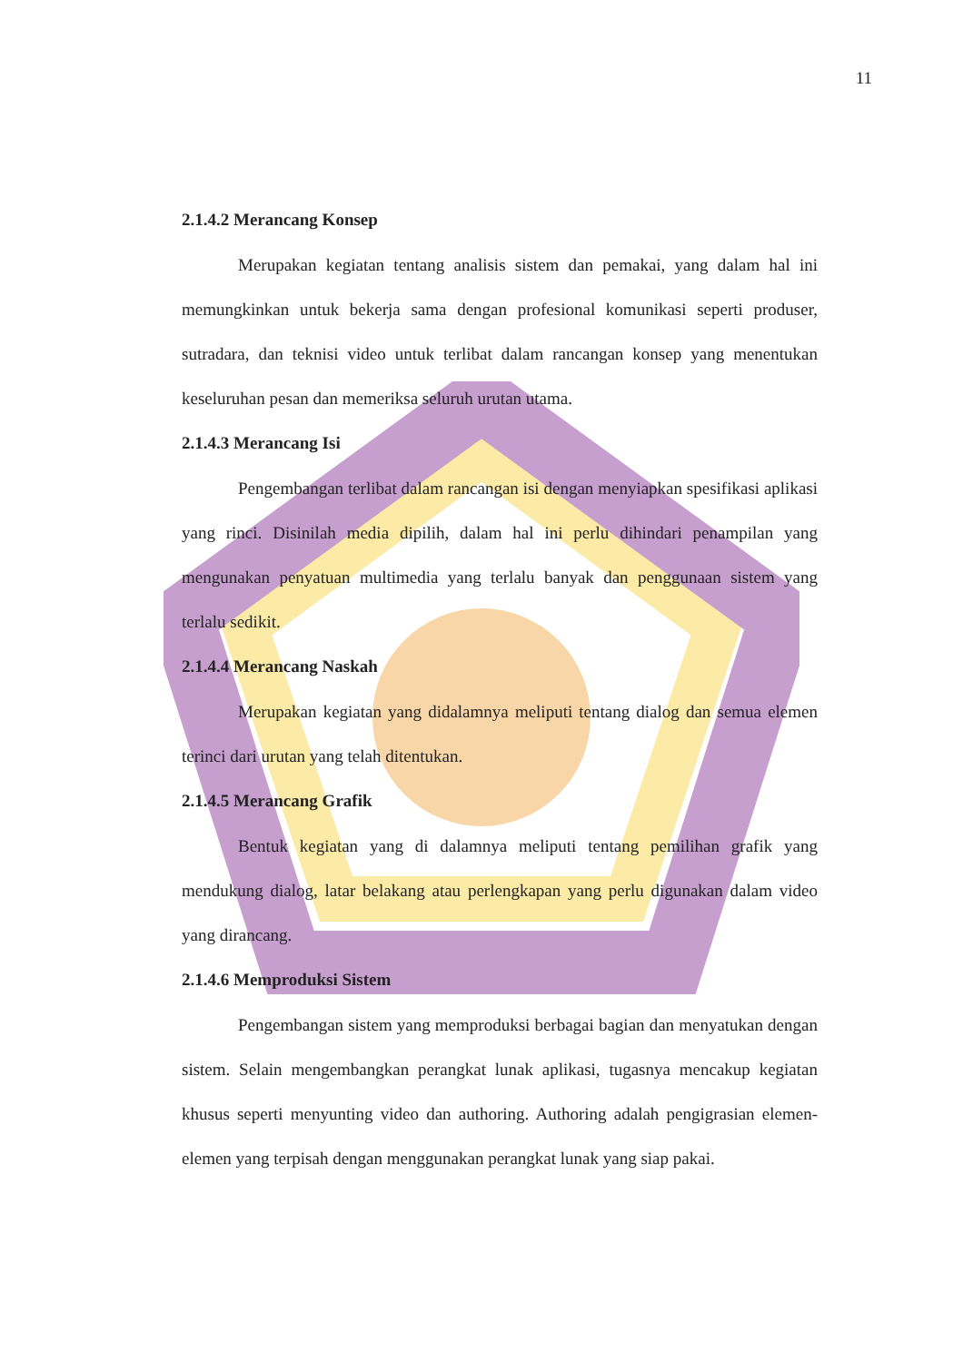11
2.1.4.2 Merancang Konsep
Merupakan kegiatan tentang analisis sistem dan pemakai, yang dalam hal ini memungkinkan untuk bekerja sama dengan profesional komunikasi seperti produser, sutradara, dan teknisi video untuk terlibat dalam rancangan konsep yang menentukan keseluruhan pesan dan memeriksa seluruh urutan utama.
2.1.4.3 Merancang Isi
Pengembangan terlibat dalam rancangan isi dengan menyiapkan spesifikasi aplikasi yang rinci. Disinilah media dipilih, dalam hal ini perlu dihindari penampilan yang mengunakan penyatuan multimedia yang terlalu banyak dan penggunaan sistem yang terlalu sedikit.
2.1.4.4 Merancang Naskah
Merupakan kegiatan yang didalamnya meliputi tentang dialog dan semua elemen terinci dari urutan yang telah ditentukan.
2.1.4.5 Merancang Grafik
Bentuk kegiatan yang di dalamnya meliputi tentang pemilihan grafik yang mendukung dialog, latar belakang atau perlengkapan yang perlu digunakan dalam video yang dirancang.
2.1.4.6 Memproduksi Sistem
Pengembangan sistem yang memproduksi berbagai bagian dan menyatukan dengan sistem. Selain mengembangkan perangkat lunak aplikasi, tugasnya mencakup kegiatan khusus seperti menyunting video dan authoring. Authoring adalah pengigrasian elemen-elemen yang terpisah dengan menggunakan perangkat lunak yang siap pakai.